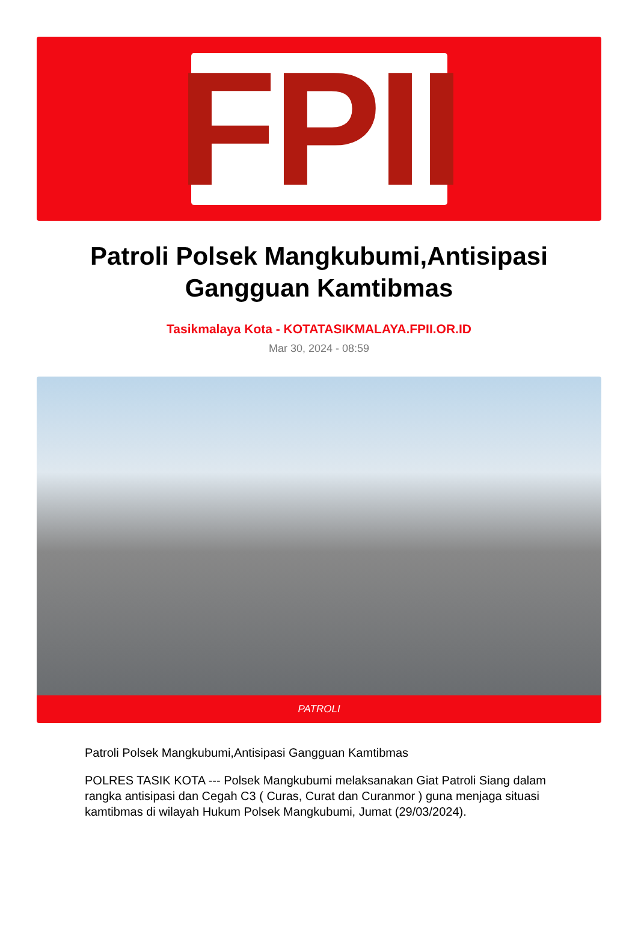FPII
Patroli Polsek Mangkubumi,Antisipasi Gangguan Kamtibmas
Tasikmalaya Kota - KOTATASIKMALAYA.FPII.OR.ID
Mar 30, 2024 - 08:59
PATROLI
Patroli Polsek Mangkubumi,Antisipasi Gangguan Kamtibmas
POLRES TASIK KOTA --- Polsek Mangkubumi melaksanakan Giat Patroli Siang dalam rangka antisipasi dan Cegah C3 ( Curas, Curat dan Curanmor ) guna menjaga situasi kamtibmas di wilayah Hukum Polsek Mangkubumi, Jumat (29/03/2024).